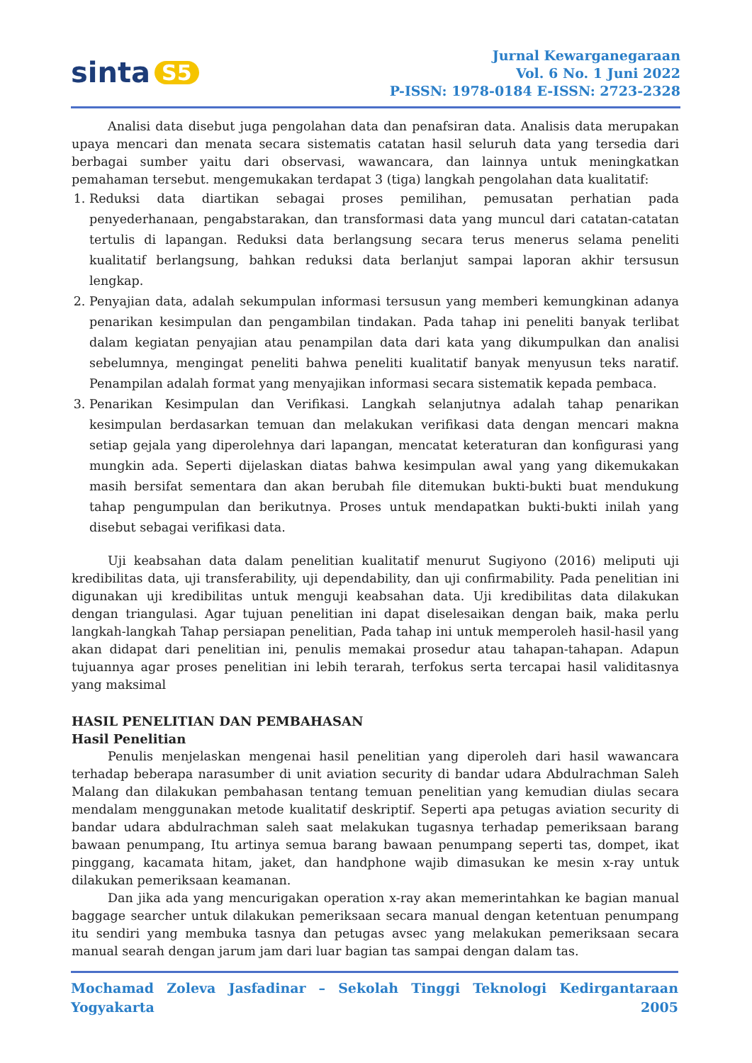sinta S5
Jurnal Kewarganegaraan
Vol. 6 No. 1 Juni 2022
P-ISSN: 1978-0184 E-ISSN: 2723-2328
Analisi data disebut juga pengolahan data dan penafsiran data. Analisis data merupakan upaya mencari dan menata secara sistematis catatan hasil seluruh data yang tersedia dari berbagai sumber yaitu dari observasi, wawancara, dan lainnya untuk meningkatkan pemahaman tersebut. mengemukakan terdapat 3 (tiga) langkah pengolahan data kualitatif:
1. Reduksi data diartikan sebagai proses pemilihan, pemusatan perhatian pada penyederhanaan, pengabstarakan, dan transformasi data yang muncul dari catatan-catatan tertulis di lapangan. Reduksi data berlangsung secara terus menerus selama peneliti kualitatif berlangsung, bahkan reduksi data berlanjut sampai laporan akhir tersusun lengkap.
2. Penyajian data, adalah sekumpulan informasi tersusun yang memberi kemungkinan adanya penarikan kesimpulan dan pengambilan tindakan. Pada tahap ini peneliti banyak terlibat dalam kegiatan penyajian atau penampilan data dari kata yang dikumpulkan dan analisi sebelumnya, mengingat peneliti bahwa peneliti kualitatif banyak menyusun teks naratif. Penampilan adalah format yang menyajikan informasi secara sistematik kepada pembaca.
3. Penarikan Kesimpulan dan Verifikasi. Langkah selanjutnya adalah tahap penarikan kesimpulan berdasarkan temuan dan melakukan verifikasi data dengan mencari makna setiap gejala yang diperolehnya dari lapangan, mencatat keteraturan dan konfigurasi yang mungkin ada. Seperti dijelaskan diatas bahwa kesimpulan awal yang yang dikemukakan masih bersifat sementara dan akan berubah file ditemukan bukti-bukti buat mendukung tahap pengumpulan dan berikutnya. Proses untuk mendapatkan bukti-bukti inilah yang disebut sebagai verifikasi data.
Uji keabsahan data dalam penelitian kualitatif menurut Sugiyono (2016) meliputi uji kredibilitas data, uji transferability, uji dependability, dan uji confirmability. Pada penelitian ini digunakan uji kredibilitas untuk menguji keabsahan data. Uji kredibilitas data dilakukan dengan triangulasi. Agar tujuan penelitian ini dapat diselesaikan dengan baik, maka perlu langkah-langkah Tahap persiapan penelitian, Pada tahap ini untuk memperoleh hasil-hasil yang akan didapat dari penelitian ini, penulis memakai prosedur atau tahapan-tahapan. Adapun tujuannya agar proses penelitian ini lebih terarah, terfokus serta tercapai hasil validitasnya yang maksimal
HASIL PENELITIAN DAN PEMBAHASAN
Hasil Penelitian
Penulis menjelaskan mengenai hasil penelitian yang diperoleh dari hasil wawancara terhadap beberapa narasumber di unit aviation security di bandar udara Abdulrachman Saleh Malang dan dilakukan pembahasan tentang temuan penelitian yang kemudian diulas secara mendalam menggunakan metode kualitatif deskriptif. Seperti apa petugas aviation security di bandar udara abdulrachman saleh saat melakukan tugasnya terhadap pemeriksaan barang bawaan penumpang, Itu artinya semua barang bawaan penumpang seperti tas, dompet, ikat pinggang, kacamata hitam, jaket, dan handphone wajib dimasukan ke mesin x-ray untuk dilakukan pemeriksaan keamanan.
Dan jika ada yang mencurigakan operation x-ray akan memerintahkan ke bagian manual baggage searcher untuk dilakukan pemeriksaan secara manual dengan ketentuan penumpang itu sendiri yang membuka tasnya dan petugas avsec yang melakukan pemeriksaan secara manual searah dengan jarum jam dari luar bagian tas sampai dengan dalam tas.
Mochamad Zoleva Jasfadinar – Sekolah Tinggi Teknologi Kedirgantaraan Yogyakarta 2005